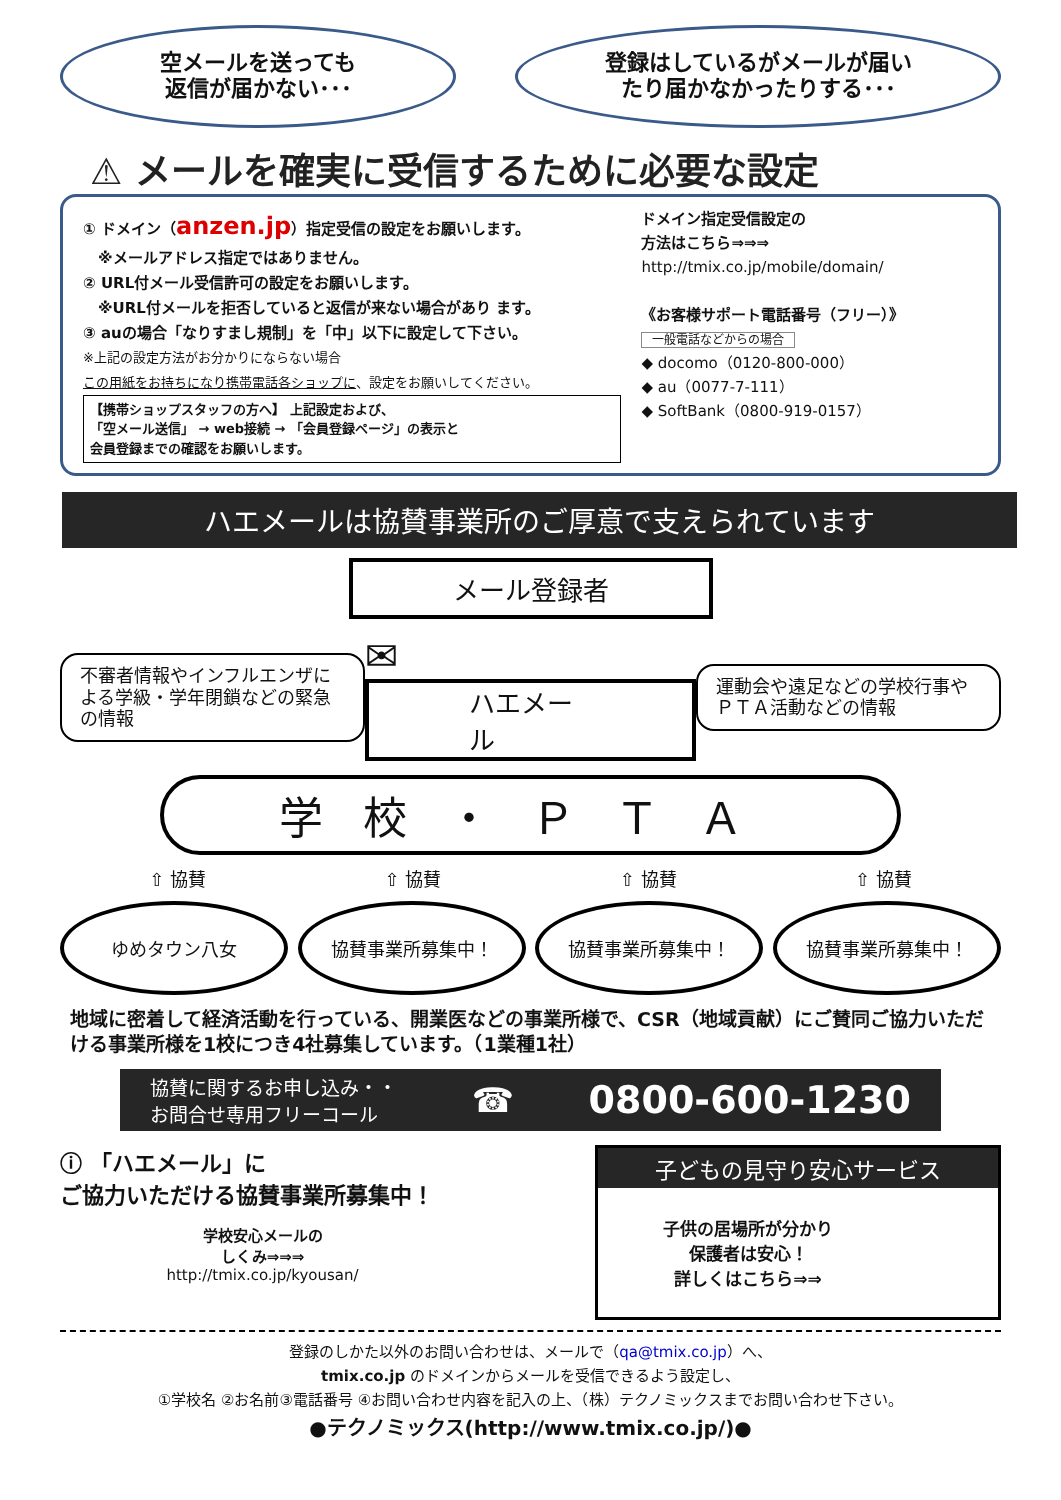空メールを送っても
返信が届かない･･･
登録はしているがメールが届い
たり届かなかったりする･･･
⚠ メールを確実に受信するために必要な設定
① ドメイン（anzen.jp）指定受信の設定をお願いします。
　※メールアドレス指定ではありません。
② URL付メール受信許可の設定をお願いします。
　※URL付メールを拒否していると返信が来ない場合があり ます。
③ auの場合「なりすまし規制」を「中」以下に設定して下さい。
※上記の設定方法がお分かりにならない場合
この用紙をお持ちになり携帯電話各ショップに、設定をお願いしてください。
【携帯ショップスタッフの方へ】 上記設定および、
「空メール送信」 → web接続 → 「会員登録ページ」の表示と
会員登録までの確認をお願いします。
ドメイン指定受信設定の
方法はこちら⇒⇒⇒
http://tmix.co.jp/mobile/domain/
《お客様サポート電話番号（フリー）》
一般電話などからの場合
◆ docomo（0120-800-000）
◆ au（0077-7-111）
◆ SoftBank（0800-919-0157）
ハエメールは協賛事業所のご厚意で支えられています
メール登録者
不審者情報やインフルエンザによる学級・学年閉鎖などの緊急の情報
✉
ハエメール
運動会や遠足などの学校行事やＰＴＡ活動などの情報
学校・ＰＴＡ
⇧ 協賛 ⇧ 協賛 ⇧ 協賛 ⇧ 協賛
ゆめタウン八女 協賛事業所募集中！ 協賛事業所募集中！ 協賛事業所募集中！
地域に密着して経済活動を行っている、開業医などの事業所様で、CSR（地域貢献）にご賛同ご協力いただける事業所様を1校につき4社募集しています。（1業種1社）
協賛に関するお申し込み・・
お問合せ専用フリーコール ☎ 0800-600-1230
ⓘ 「ハエメール」に
ご協力いただける協賛事業所募集中！
学校安心メールの
しくみ⇒⇒⇒
http://tmix.co.jp/kyousan/
子どもの見守り安心サービス
子供の居場所が分かり
保護者は安心！
詳しくはこちら⇒⇒
登録のしかた以外のお問い合わせは、メールで（qa@tmix.co.jp）へ、
tmix.co.jp のドメインからメールを受信できるよう設定し、
①学校名 ②お名前③電話番号 ④お問い合わせ内容を記入の上、（株）テクノミックスまでお問い合わせ下さい。
●テクノミックス(http://www.tmix.co.jp/)●